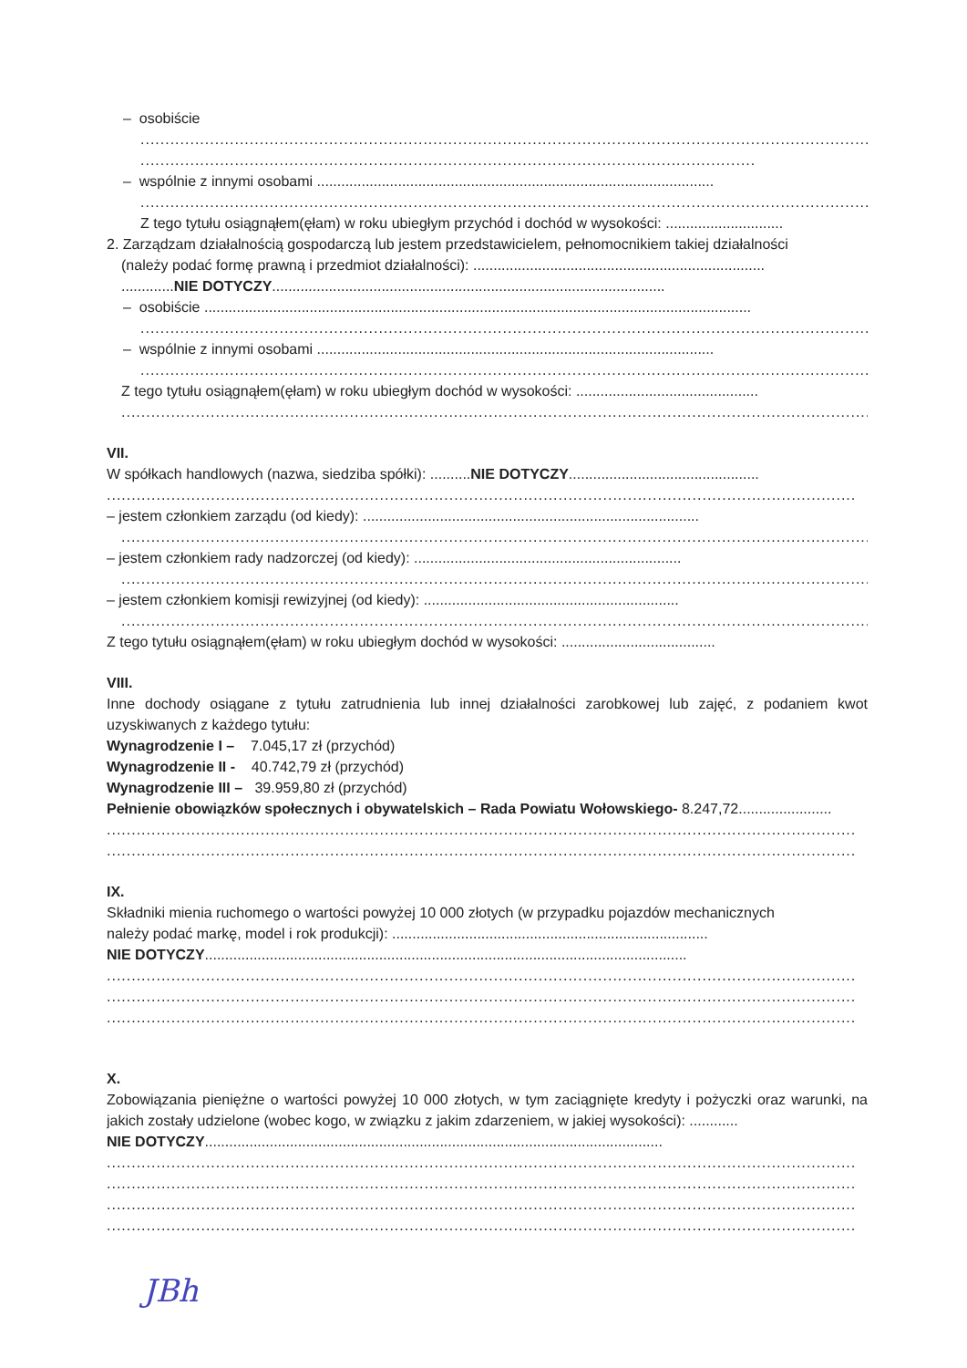– osobiście
.......................................................................................................................................................
............................................................................................................................
– wspólnie z innymi osobami ..................................................................................................
.......................................................................................................................................................
Z tego tytułu osiągnąłem(ęłam) w roku ubiegłym przychód i dochód w wysokości: .............................
2. Zarządzam działalnością gospodarczą lub jestem przedstawicielem, pełnomocnikiem takiej działalności
(należy podać formę prawną i przedmiot działalności): ........................................................................
.............NIE DOTYCZY.................................................................................................
– osobiście .......................................................................................................................................
.......................................................................................................................................................
– wspólnie z innymi osobami ..................................................................................................
.......................................................................................................................................................
Z tego tytułu osiągnąłem(ęłam) w roku ubiegłym dochód w wysokości: .............................................
.......................................................................................................................................................
VII.
W spółkach handlowych (nazwa, siedziba spółki): ..........NIE DOTYCZY...............................................
.......................................................................................................................................................
– jestem członkiem zarządu (od kiedy): ...................................................................................
.......................................................................................................................................................
– jestem członkiem rady nadzorczej (od kiedy): ..................................................................
.......................................................................................................................................................
– jestem członkiem komisji rewizyjnej (od kiedy): ...............................................................
.......................................................................................................................................................
Z tego tytułu osiągnąłem(ęłam) w roku ubiegłym dochód w wysokości: ......................................
VIII.
Inne dochody osiągane z tytułu zatrudnienia lub innej działalności zarobkowej lub zajęć, z podaniem kwot uzyskiwanych z każdego tytułu:
Wynagrodzenie I – 7.045,17 zł (przychód)
Wynagrodzenie II - 40.742,79 zł (przychód)
Wynagrodzenie III – 39.959,80 zł (przychód)
Pełnienie obowiązków społecznych i obywatelskich – Rada Powiatu Wołowskiego- 8.247,72.......................
.......................................................................................................................................................
.......................................................................................................................................................
IX.
Składniki mienia ruchomego o wartości powyżej 10 000 złotych (w przypadku pojazdów mechanicznych
należy podać markę, model i rok produkcji): ..............................................................................
NIE DOTYCZY.......................................................................................................................
.......................................................................................................................................................
.......................................................................................................................................................
.......................................................................................................................................................
X.
Zobowiązania pieniężne o wartości powyżej 10 000 złotych, w tym zaciągnięte kredyty i pożyczki oraz warunki, na jakich zostały udzielone (wobec kogo, w związku z jakim zdarzeniem, w jakiej wysokości): ............
NIE DOTYCZY.................................................................................................................
.......................................................................................................................................................
.......................................................................................................................................................
.......................................................................................................................................................
.......................................................................................................................................................
JBh